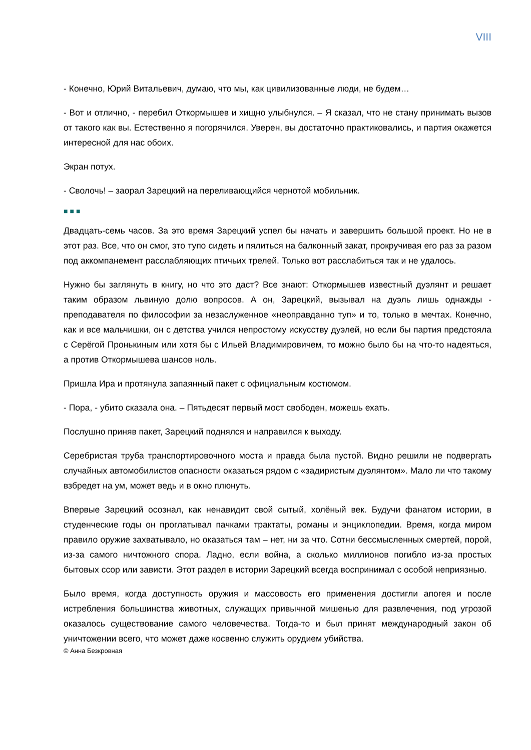VIII
- Конечно, Юрий Витальевич, думаю, что мы, как цивилизованные люди, не будем…
- Вот и отлично, - перебил Откормышев и хищно улыбнулся. – Я сказал, что не стану принимать вызов от такого как вы. Естественно я погорячился. Уверен, вы достаточно практиковались, и партия окажется интересной для нас обоих.
Экран потух.
- Сволочь! – заорал Зарецкий на переливающийся чернотой мобильник.
■■■
Двадцать-семь часов. За это время Зарецкий успел бы начать и завершить большой проект. Но не в этот раз. Все, что он смог, это тупо сидеть и пялиться на балконный закат, прокручивая его раз за разом под аккомпанемент расслабляющих птичьих трелей. Только вот расслабиться так и не удалось.
Нужно бы заглянуть в книгу, но что это даст? Все знают: Откормышев известный дуэлянт и решает таким образом львиную долю вопросов. А он, Зарецкий, вызывал на дуэль лишь однажды - преподавателя по философии за незаслуженное «неоправданно туп» и то, только в мечтах. Конечно, как и все мальчишки, он с детства учился непростому искусству дуэлей, но если бы партия предстояла с Серёгой Пронькиным или хотя бы с Ильей Владимировичем, то можно было бы на что-то надеяться, а против Откормышева шансов ноль.
Пришла Ира и протянула запаянный пакет с официальным костюмом.
- Пора, - убито сказала она. – Пятьдесят первый мост свободен, можешь ехать.
Послушно приняв пакет, Зарецкий поднялся и направился к выходу.
Серебристая труба транспортировочного моста и правда была пустой. Видно решили не подвергать случайных автомобилистов опасности оказаться рядом с «задиристым дуэлянтом». Мало ли что такому взбредет на ум, может ведь и в окно плюнуть.
Впервые Зарецкий осознал, как ненавидит свой сытый, холёный век. Будучи фанатом истории, в студенческие годы он проглатывал пачками трактаты, романы и энциклопедии. Время, когда миром правило оружие захватывало, но оказаться там – нет, ни за что. Сотни бессмысленных смертей, порой, из-за самого ничтожного спора. Ладно, если война, а сколько миллионов погибло из-за простых бытовых ссор или зависти. Этот раздел в истории Зарецкий всегда воспринимал с особой неприязнью.
Было время, когда доступность оружия и массовость его применения достигли апогея и после истребления большинства животных, служащих привычной мишенью для развлечения, под угрозой оказалось существование самого человечества. Тогда-то и был принят международный закон об уничтожении всего, что может даже косвенно служить орудием убийства.
© Анна Безкровная